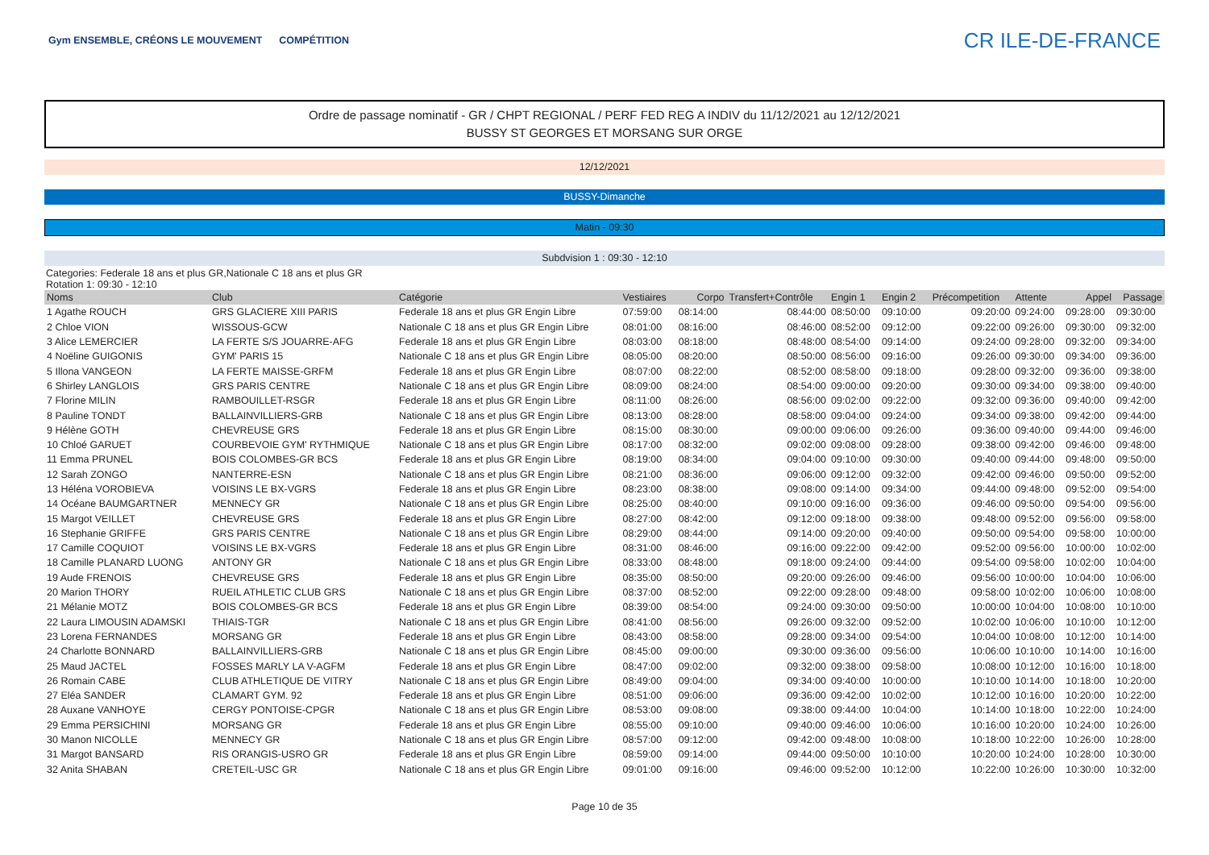Gym ENSEMBLE, CRÉONS LE MOUVEMENT COMPÉTITION
CR ILE-DE-FRANCE
Ordre de passage nominatif - GR / CHPT REGIONAL / PERF FED REG A INDIV du 11/12/2021 au 12/12/2021
BUSSY ST GEORGES ET MORSANG SUR ORGE
12/12/2021
BUSSY-Dimanche
Matin - 09:30
Subdvision 1 : 09:30 - 12:10
Categories: Federale 18 ans et plus GR,Nationale C 18 ans et plus GR
Rotation 1: 09:30 - 12:10
| Noms | Club | Catégorie | Vestiaires | Corpo | Transfert+Contrôle | Engin 1 | Engin 2 | Précompetition | Attente | Appel | Passage |
| --- | --- | --- | --- | --- | --- | --- | --- | --- | --- | --- | --- |
| 1 Agathe ROUCH | GRS GLACIERE XIII PARIS | Federale 18 ans et plus GR Engin Libre | 07:59:00 | 08:14:00 | 08:44:00 | 08:50:00 | 09:10:00 | 09:20:00 | 09:24:00 | 09:28:00 | 09:30:00 |
| 2 Chloe VION | WISSOUS-GCW | Nationale C 18 ans et plus GR Engin Libre | 08:01:00 | 08:16:00 | 08:46:00 | 08:52:00 | 09:12:00 | 09:22:00 | 09:26:00 | 09:30:00 | 09:32:00 |
| 3 Alice LEMERCIER | LA FERTE S/S JOUARRE-AFG | Federale 18 ans et plus GR Engin Libre | 08:03:00 | 08:18:00 | 08:48:00 | 08:54:00 | 09:14:00 | 09:24:00 | 09:28:00 | 09:32:00 | 09:34:00 |
| 4 Noëline GUIGONIS | GYM' PARIS 15 | Nationale C 18 ans et plus GR Engin Libre | 08:05:00 | 08:20:00 | 08:50:00 | 08:56:00 | 09:16:00 | 09:26:00 | 09:30:00 | 09:34:00 | 09:36:00 |
| 5 Illona VANGEON | LA FERTE MAISSE-GRFM | Federale 18 ans et plus GR Engin Libre | 08:07:00 | 08:22:00 | 08:52:00 | 08:58:00 | 09:18:00 | 09:28:00 | 09:32:00 | 09:36:00 | 09:38:00 |
| 6 Shirley LANGLOIS | GRS PARIS CENTRE | Nationale C 18 ans et plus GR Engin Libre | 08:09:00 | 08:24:00 | 08:54:00 | 09:00:00 | 09:20:00 | 09:30:00 | 09:34:00 | 09:38:00 | 09:40:00 |
| 7 Florine MILIN | RAMBOUILLET-RSGR | Federale 18 ans et plus GR Engin Libre | 08:11:00 | 08:26:00 | 08:56:00 | 09:02:00 | 09:22:00 | 09:32:00 | 09:36:00 | 09:40:00 | 09:42:00 |
| 8 Pauline TONDT | BALLAINVILLIERS-GRB | Nationale C 18 ans et plus GR Engin Libre | 08:13:00 | 08:28:00 | 08:58:00 | 09:04:00 | 09:24:00 | 09:34:00 | 09:38:00 | 09:42:00 | 09:44:00 |
| 9 Hélène GOTH | CHEVREUSE GRS | Federale 18 ans et plus GR Engin Libre | 08:15:00 | 08:30:00 | 09:00:00 | 09:06:00 | 09:26:00 | 09:36:00 | 09:40:00 | 09:44:00 | 09:46:00 |
| 10 Chloé GARUET | COURBEVOIE GYM' RYTHMIQUE | Nationale C 18 ans et plus GR Engin Libre | 08:17:00 | 08:32:00 | 09:02:00 | 09:08:00 | 09:28:00 | 09:38:00 | 09:42:00 | 09:46:00 | 09:48:00 |
| 11 Emma PRUNEL | BOIS COLOMBES-GR BCS | Federale 18 ans et plus GR Engin Libre | 08:19:00 | 08:34:00 | 09:04:00 | 09:10:00 | 09:30:00 | 09:40:00 | 09:44:00 | 09:48:00 | 09:50:00 |
| 12 Sarah ZONGO | NANTERRE-ESN | Nationale C 18 ans et plus GR Engin Libre | 08:21:00 | 08:36:00 | 09:06:00 | 09:12:00 | 09:32:00 | 09:42:00 | 09:46:00 | 09:50:00 | 09:52:00 |
| 13 Héléna VOROBIEVA | VOISINS LE BX-VGRS | Federale 18 ans et plus GR Engin Libre | 08:23:00 | 08:38:00 | 09:08:00 | 09:14:00 | 09:34:00 | 09:44:00 | 09:48:00 | 09:52:00 | 09:54:00 |
| 14 Océane BAUMGARTNER | MENNECY GR | Nationale C 18 ans et plus GR Engin Libre | 08:25:00 | 08:40:00 | 09:10:00 | 09:16:00 | 09:36:00 | 09:46:00 | 09:50:00 | 09:54:00 | 09:56:00 |
| 15 Margot VEILLET | CHEVREUSE GRS | Federale 18 ans et plus GR Engin Libre | 08:27:00 | 08:42:00 | 09:12:00 | 09:18:00 | 09:38:00 | 09:48:00 | 09:52:00 | 09:56:00 | 09:58:00 |
| 16 Stephanie GRIFFE | GRS PARIS CENTRE | Nationale C 18 ans et plus GR Engin Libre | 08:29:00 | 08:44:00 | 09:14:00 | 09:20:00 | 09:40:00 | 09:50:00 | 09:54:00 | 09:58:00 | 10:00:00 |
| 17 Camille COQUIOT | VOISINS LE BX-VGRS | Federale 18 ans et plus GR Engin Libre | 08:31:00 | 08:46:00 | 09:16:00 | 09:22:00 | 09:42:00 | 09:52:00 | 09:56:00 | 10:00:00 | 10:02:00 |
| 18 Camille PLANARD LUONG | ANTONY GR | Nationale C 18 ans et plus GR Engin Libre | 08:33:00 | 08:48:00 | 09:18:00 | 09:24:00 | 09:44:00 | 09:54:00 | 09:58:00 | 10:02:00 | 10:04:00 |
| 19 Aude FRENOIS | CHEVREUSE GRS | Federale 18 ans et plus GR Engin Libre | 08:35:00 | 08:50:00 | 09:20:00 | 09:26:00 | 09:46:00 | 09:56:00 | 10:00:00 | 10:04:00 | 10:06:00 |
| 20 Marion THORY | RUEIL ATHLETIC CLUB GRS | Nationale C 18 ans et plus GR Engin Libre | 08:37:00 | 08:52:00 | 09:22:00 | 09:28:00 | 09:48:00 | 09:58:00 | 10:02:00 | 10:06:00 | 10:08:00 |
| 21 Mélanie MOTZ | BOIS COLOMBES-GR BCS | Federale 18 ans et plus GR Engin Libre | 08:39:00 | 08:54:00 | 09:24:00 | 09:30:00 | 09:50:00 | 10:00:00 | 10:04:00 | 10:08:00 | 10:10:00 |
| 22 Laura LIMOUSIN ADAMSKI | THIAIS-TGR | Nationale C 18 ans et plus GR Engin Libre | 08:41:00 | 08:56:00 | 09:26:00 | 09:32:00 | 09:52:00 | 10:02:00 | 10:06:00 | 10:10:00 | 10:12:00 |
| 23 Lorena FERNANDES | MORSANG GR | Federale 18 ans et plus GR Engin Libre | 08:43:00 | 08:58:00 | 09:28:00 | 09:34:00 | 09:54:00 | 10:04:00 | 10:08:00 | 10:12:00 | 10:14:00 |
| 24 Charlotte BONNARD | BALLAINVILLIERS-GRB | Nationale C 18 ans et plus GR Engin Libre | 08:45:00 | 09:00:00 | 09:30:00 | 09:36:00 | 09:56:00 | 10:06:00 | 10:10:00 | 10:14:00 | 10:16:00 |
| 25 Maud JACTEL | FOSSES MARLY LA V-AGFM | Federale 18 ans et plus GR Engin Libre | 08:47:00 | 09:02:00 | 09:32:00 | 09:38:00 | 09:58:00 | 10:08:00 | 10:12:00 | 10:16:00 | 10:18:00 |
| 26 Romain CABE | CLUB ATHLETIQUE DE VITRY | Nationale C 18 ans et plus GR Engin Libre | 08:49:00 | 09:04:00 | 09:34:00 | 09:40:00 | 10:00:00 | 10:10:00 | 10:14:00 | 10:18:00 | 10:20:00 |
| 27 Eléa SANDER | CLAMART GYM. 92 | Federale 18 ans et plus GR Engin Libre | 08:51:00 | 09:06:00 | 09:36:00 | 09:42:00 | 10:02:00 | 10:12:00 | 10:16:00 | 10:20:00 | 10:22:00 |
| 28 Auxane VANHOYE | CERGY PONTOISE-CPGR | Nationale C 18 ans et plus GR Engin Libre | 08:53:00 | 09:08:00 | 09:38:00 | 09:44:00 | 10:04:00 | 10:14:00 | 10:18:00 | 10:22:00 | 10:24:00 |
| 29 Emma PERSICHINI | MORSANG GR | Federale 18 ans et plus GR Engin Libre | 08:55:00 | 09:10:00 | 09:40:00 | 09:46:00 | 10:06:00 | 10:16:00 | 10:20:00 | 10:24:00 | 10:26:00 |
| 30 Manon NICOLLE | MENNECY GR | Nationale C 18 ans et plus GR Engin Libre | 08:57:00 | 09:12:00 | 09:42:00 | 09:48:00 | 10:08:00 | 10:18:00 | 10:22:00 | 10:26:00 | 10:28:00 |
| 31 Margot BANSARD | RIS ORANGIS-USRO GR | Federale 18 ans et plus GR Engin Libre | 08:59:00 | 09:14:00 | 09:44:00 | 09:50:00 | 10:10:00 | 10:20:00 | 10:24:00 | 10:28:00 | 10:30:00 |
| 32 Anita SHABAN | CRETEIL-USC GR | Nationale C 18 ans et plus GR Engin Libre | 09:01:00 | 09:16:00 | 09:46:00 | 09:52:00 | 10:12:00 | 10:22:00 | 10:26:00 | 10:30:00 | 10:32:00 |
Page 10 de 35